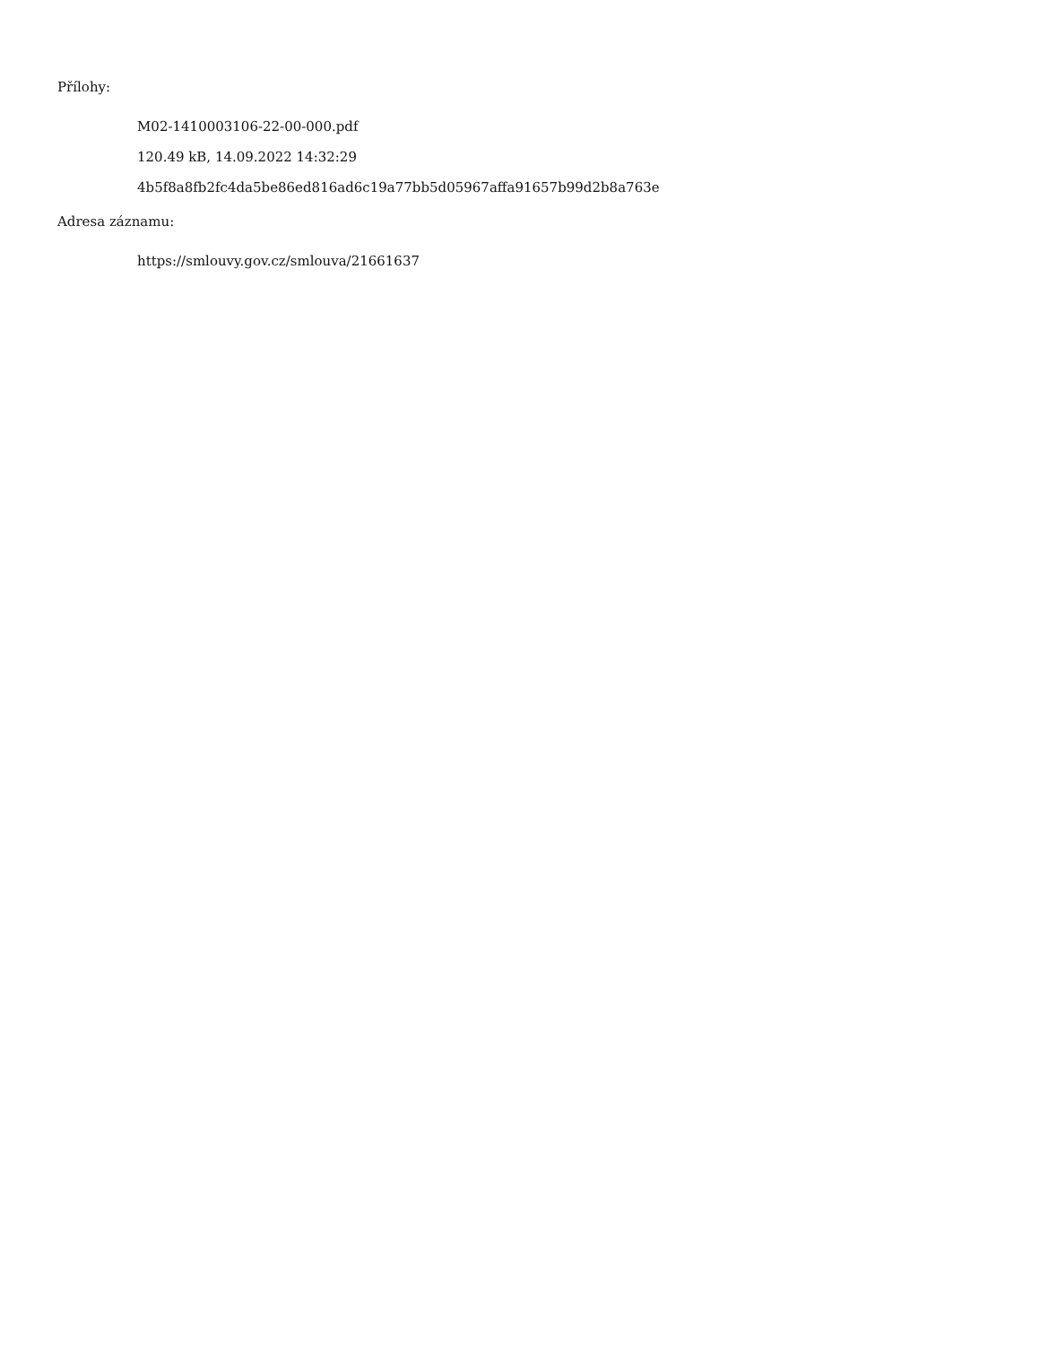Přílohy:
M02-1410003106-22-00-000.pdf
120.49 kB, 14.09.2022 14:32:29
4b5f8a8fb2fc4da5be86ed816ad6c19a77bb5d05967affa91657b99d2b8a763e
Adresa záznamu:
https://smlouvy.gov.cz/smlouva/21661637